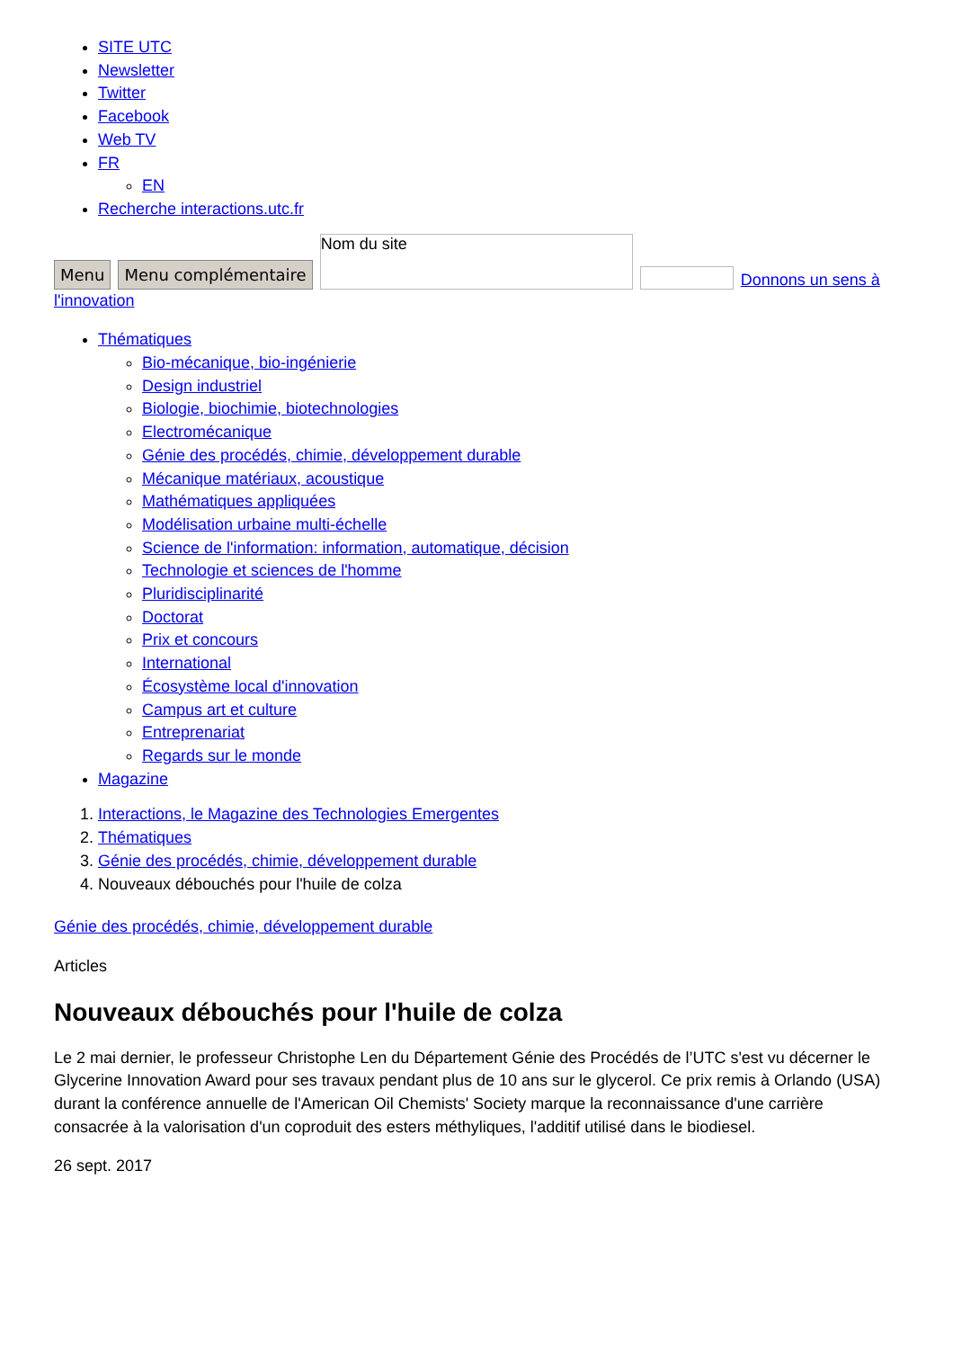SITE UTC
Newsletter
Twitter
Facebook
Web TV
FR
EN
Recherche interactions.utc.fr
Menu Menu complémentaire Nom du site Donnons un sens à
l'innovation
Thématiques
Bio-mécanique, bio-ingénierie
Design industriel
Biologie, biochimie, biotechnologies
Electromécanique
Génie des procédés, chimie, développement durable
Mécanique matériaux, acoustique
Mathématiques appliquées
Modélisation urbaine multi-échelle
Science de l'information: information, automatique, décision
Technologie et sciences de l'homme
Pluridisciplinarité
Doctorat
Prix et concours
International
Écosystème local d'innovation
Campus art et culture
Entreprenariat
Regards sur le monde
Magazine
1. Interactions, le Magazine des Technologies Emergentes
2. Thématiques
3. Génie des procédés, chimie, développement durable
4. Nouveaux débouchés pour l'huile de colza
Génie des procédés, chimie, développement durable
Articles
Nouveaux débouchés pour l'huile de colza
Le 2 mai dernier, le professeur Christophe Len du Département Génie des Procédés de l’UTC s'est vu décerner le Glycerine Innovation Award pour ses travaux pendant plus de 10 ans sur le glycerol. Ce prix remis à Orlando (USA) durant la conférence annuelle de l'American Oil Chemists' Society marque la reconnaissance d'une carrière consacrée à la valorisation d'un coproduit des esters méthyliques, l'additif utilisé dans le biodiesel.
26 sept. 2017